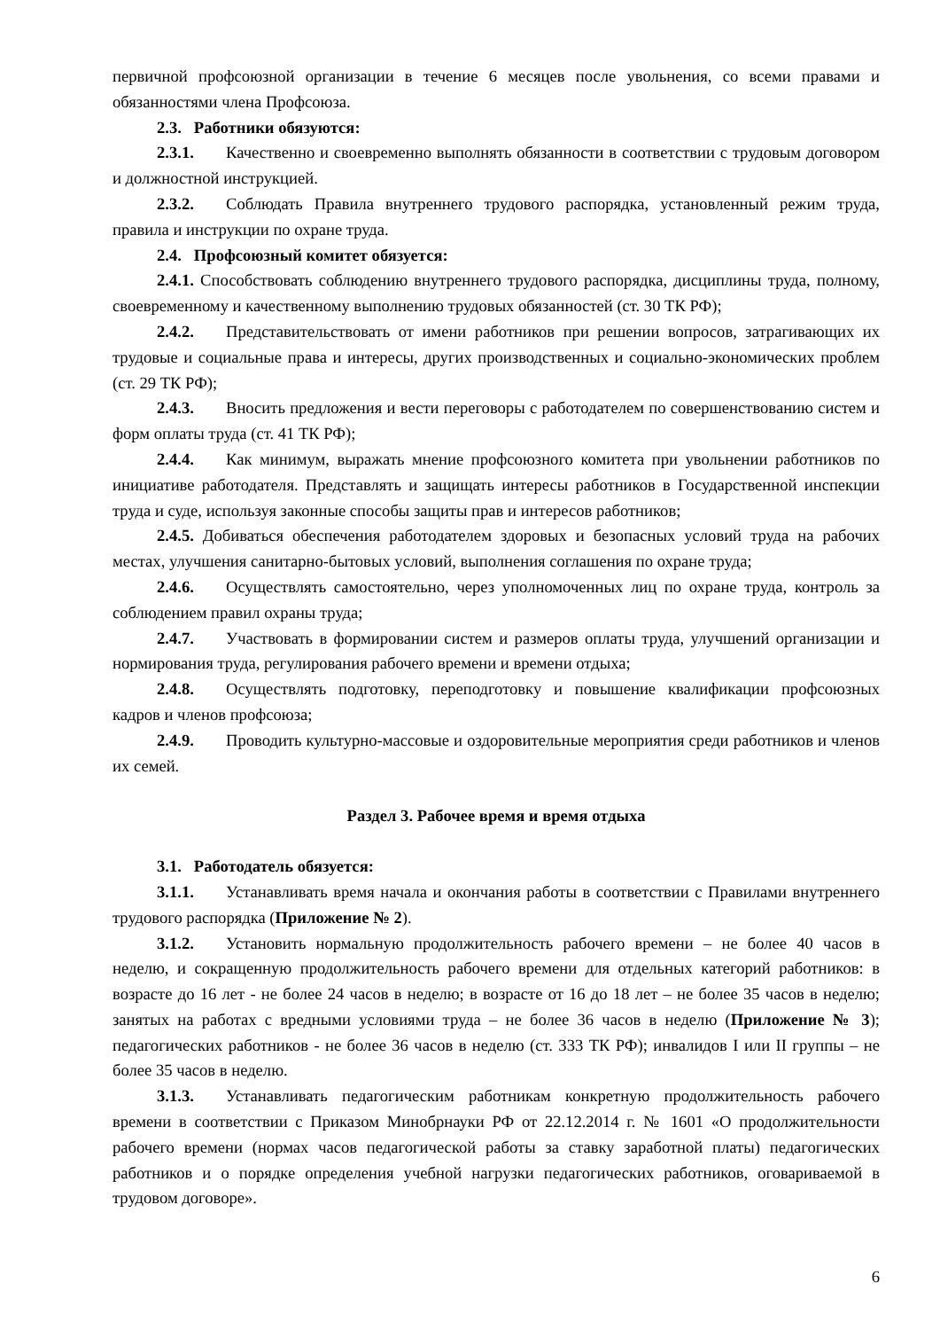первичной профсоюзной организации в течение 6 месяцев после увольнения, со всеми правами и обязанностями члена Профсоюза.
2.3. Работники обязуются:
2.3.1. Качественно и своевременно выполнять обязанности в соответствии с трудовым договором и должностной инструкцией.
2.3.2. Соблюдать Правила внутреннего трудового распорядка, установленный режим труда, правила и инструкции по охране труда.
2.4. Профсоюзный комитет обязуется:
2.4.1. Способствовать соблюдению внутреннего трудового распорядка, дисциплины труда, полному, своевременному и качественному выполнению трудовых обязанностей (ст. 30 ТК РФ);
2.4.2. Представительствовать от имени работников при решении вопросов, затрагивающих их трудовые и социальные права и интересы, других производственных и социально-экономических проблем (ст. 29 ТК РФ);
2.4.3. Вносить предложения и вести переговоры с работодателем по совершенствованию систем и форм оплаты труда (ст. 41 ТК РФ);
2.4.4. Как минимум, выражать мнение профсоюзного комитета при увольнении работников по инициативе работодателя. Представлять и защищать интересы работников в Государственной инспекции труда и суде, используя законные способы защиты прав и интересов работников;
2.4.5. Добиваться обеспечения работодателем здоровых и безопасных условий труда на рабочих местах, улучшения санитарно-бытовых условий, выполнения соглашения по охране труда;
2.4.6. Осуществлять самостоятельно, через уполномоченных лиц по охране труда, контроль за соблюдением правил охраны труда;
2.4.7. Участвовать в формировании систем и размеров оплаты труда, улучшений организации и нормирования труда, регулирования рабочего времени и времени отдыха;
2.4.8. Осуществлять подготовку, переподготовку и повышение квалификации профсоюзных кадров и членов профсоюза;
2.4.9. Проводить культурно-массовые и оздоровительные мероприятия среди работников и членов их семей.
Раздел 3. Рабочее время и время отдыха
3.1. Работодатель обязуется:
3.1.1. Устанавливать время начала и окончания работы в соответствии с Правилами внутреннего трудового распорядка (Приложение № 2).
3.1.2. Установить нормальную продолжительность рабочего времени – не более 40 часов в неделю, и сокращенную продолжительность рабочего времени для отдельных категорий работников: в возрасте до 16 лет - не более 24 часов в неделю; в возрасте от 16 до 18 лет – не более 35 часов в неделю; занятых на работах с вредными условиями труда – не более 36 часов в неделю (Приложение № 3); педагогических работников - не более 36 часов в неделю (ст. 333 ТК РФ); инвалидов I или II группы – не более 35 часов в неделю.
3.1.3. Устанавливать педагогическим работникам конкретную продолжительность рабочего времени в соответствии с Приказом Минобрнауки РФ от 22.12.2014 г. № 1601 «О продолжительности рабочего времени (нормах часов педагогической работы за ставку заработной платы) педагогических работников и о порядке определения учебной нагрузки педагогических работников, оговариваемой в трудовом договоре».
6